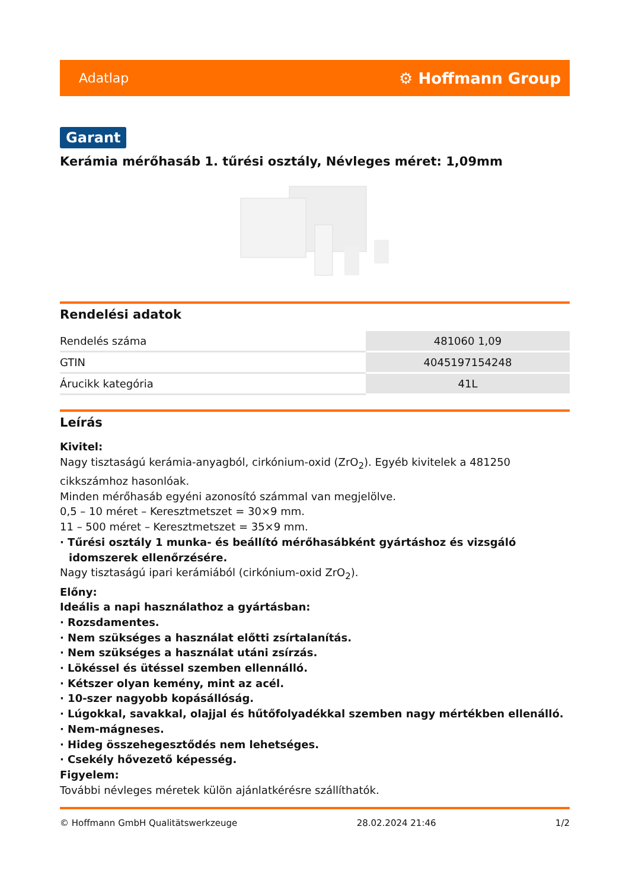Adatlap ⚙ Hoffmann Group
Garant
Kerámia mérőhasáb 1. tűrési osztály, Névleges méret: 1,09mm
Rendelési adatok
| Rendelés száma | 481060 1,09 |
| GTIN | 4045197154248 |
| Árucikk kategória | 41L |
Leírás
Kivitel:
Nagy tisztaságú kerámia-anyagból, cirkónium-oxid (ZrO<sub>2</sub>). Egyéb kivitelek a 481250 cikkszámhoz hasonlóak.
Minden mérőhasáb egyéni azonosító számmal van megjelölve.
0,5 – 10 méret – Keresztmetszet = 30×9 mm.
11 – 500 méret – Keresztmetszet = 35×9 mm.
· Tűrési osztály 1 munka- és beállító mérőhasábként gyártáshoz és vizsgáló idomszerek ellenőrzésére.
Nagy tisztaságú ipari kerámiából (cirkónium-oxid ZrO<sub>2</sub>).
Előny:
Ideális a napi használathoz a gyártásban:
· Rozsdamentes.
· Nem szükséges a használat előtti zsírtalanítás.
· Nem szükséges a használat utáni zsírzás.
· Lökéssel és ütéssel szemben ellennálló.
· Kétszer olyan kemény, mint az acél.
· 10-szer nagyobb kopásállóság.
· Lúgokkal, savakkal, olajjal és hűtőfolyadékkal szemben nagy mértékben ellenálló.
· Nem-mágneses.
· Hideg összehegesztődés nem lehetséges.
· Csekély hővezető képesség.
Figyelem:
További névleges méretek külön ajánlatkérésre szállíthatók.
© Hoffmann GmbH Qualitätswerkzeuge 28.02.2024 21:46 1/2